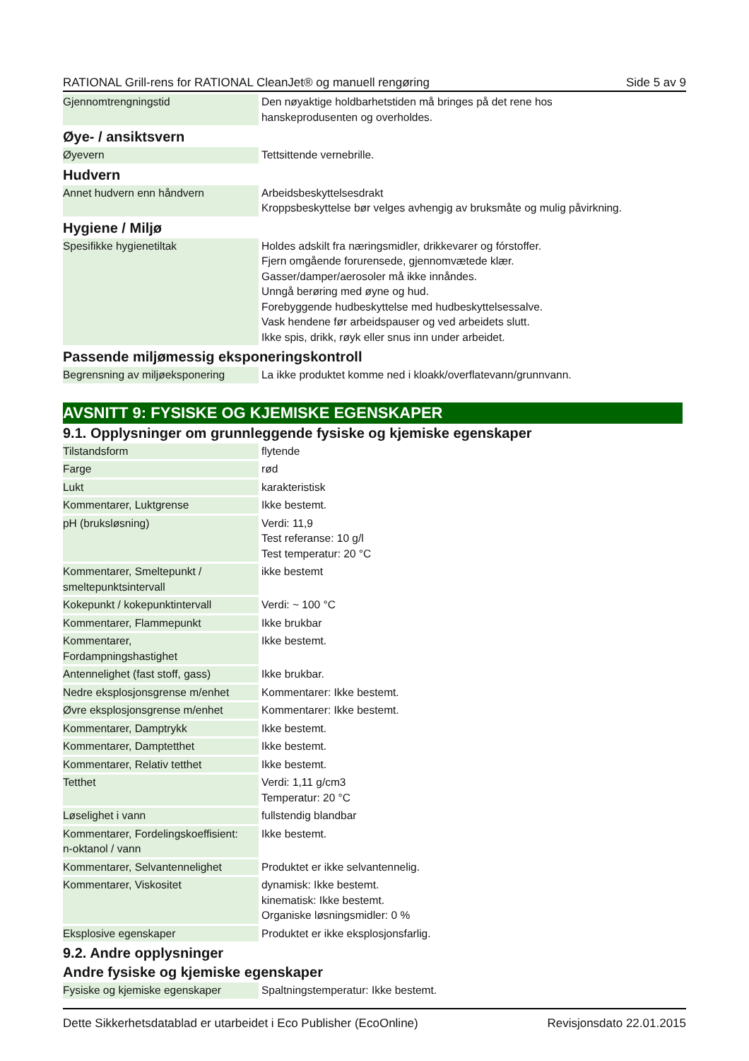RATIONAL Grill-rens for RATIONAL CleanJet® og manuell rengøring Side 5 av 9
| Gjennomtrengningstid | Den nøyaktige holdbarhetstiden må bringes på det rene hos hanskeprodusenten og overholdes. |
Øye- / ansiktsvern
| Øyevern | Tettsittende vernebrille. |
Hudvern
| Annet hudvern enn håndvern | Arbeidsbeskyttelsesdrakt Kroppsbeskyttelse bør velges avhengig av bruksmåte og mulig påvirkning. |
Hygiene / Miljø
| Spesifikke hygienetiltak | Holdes adskilt fra næringsmidler, drikkevarer og fórstoffer. Fjern omgående forurensede, gjennomvætede klær. Gasser/damper/aerosoler må ikke innåndes. Unngå berøring med øyne og hud. Forebyggende hudbeskyttelse med hudbeskyttelsessalve. Vask hendene før arbeidspauser og ved arbeidets slutt. Ikke spis, drikk, røyk eller snus inn under arbeidet. |
Passende miljømessig eksponeringskontroll
| Begrensning av miljøeksponering | La ikke produktet komme ned i kloakk/overflatevann/grunnvann. |
AVSNITT 9: FYSISKE OG KJEMISKE EGENSKAPER
9.1. Opplysninger om grunnleggende fysiske og kjemiske egenskaper
| Tilstandsform | flytende |
| Farge | rød |
| Lukt | karakteristisk |
| Kommentarer, Luktgrense | Ikke bestemt. |
| pH (bruksløsning) | Verdi: 11,9 Test referanse: 10 g/l Test temperatur: 20 °C |
| Kommentarer, Smeltepunkt / smeltepunktsintervall | ikke bestemt |
| Kokepunkt / kokepunktintervall | Verdi: ~ 100 °C |
| Kommentarer, Flammepunkt | Ikke brukbar |
| Kommentarer, Fordampningshastighet | Ikke bestemt. |
| Antennelighet (fast stoff, gass) | Ikke brukbar. |
| Nedre eksplosjonsgrense m/enhet | Kommentarer: Ikke bestemt. |
| Øvre eksplosjonsgrense m/enhet | Kommentarer: Ikke bestemt. |
| Kommentarer, Damptrykk | Ikke bestemt. |
| Kommentarer, Damptetthet | Ikke bestemt. |
| Kommentarer, Relativ tetthet | Ikke bestemt. |
| Tetthet | Verdi: 1,11 g/cm3 Temperatur: 20 °C |
| Løselighet i vann | fullstendig blandbar |
| Kommentarer, Fordelingskoeffisient: n-oktanol / vann | Ikke bestemt. |
| Kommentarer, Selvantennelighet | Produktet er ikke selvantennelig. |
| Kommentarer, Viskositet | dynamisk: Ikke bestemt. kinematisk: Ikke bestemt. Organiske løsningsmidler: 0 % |
| Eksplosive egenskaper | Produktet er ikke eksplosjonsfarlig. |
9.2. Andre opplysninger
Andre fysiske og kjemiske egenskaper
| Fysiske og kjemiske egenskaper | Spaltningstemperatur: Ikke bestemt. |
Dette Sikkerhetsdatablad er utarbeidet i Eco Publisher (EcoOnline) Revisjonsdato 22.01.2015